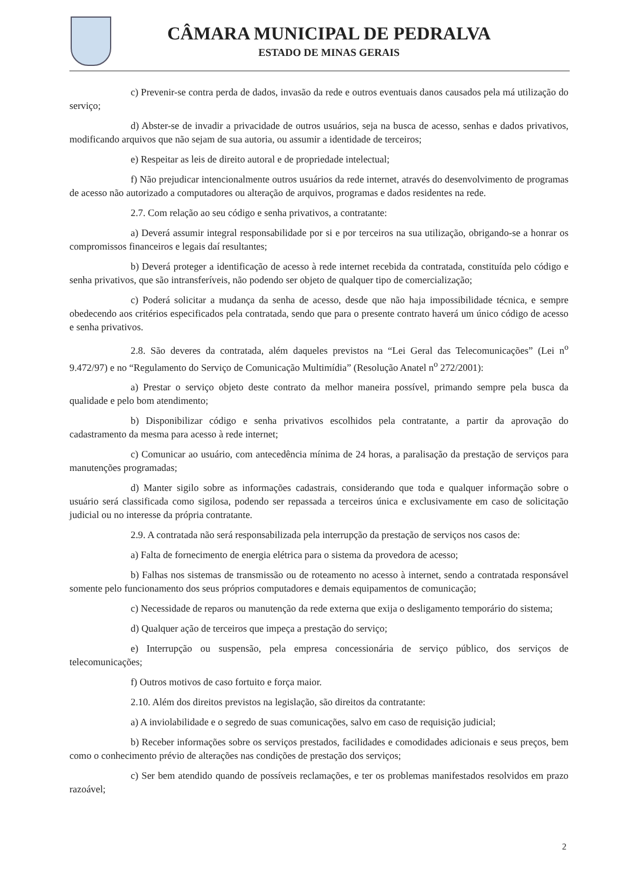CÂMARA MUNICIPAL DE PEDRALVA
ESTADO DE MINAS GERAIS
c) Prevenir-se contra perda de dados, invasão da rede e outros eventuais danos causados pela má utilização do serviço;
d) Abster-se de invadir a privacidade de outros usuários, seja na busca de acesso, senhas e dados privativos, modificando arquivos que não sejam de sua autoria, ou assumir a identidade de terceiros;
e) Respeitar as leis de direito autoral e de propriedade intelectual;
f) Não prejudicar intencionalmente outros usuários da rede internet, através do desenvolvimento de programas de acesso não autorizado a computadores ou alteração de arquivos, programas e dados residentes na rede.
2.7. Com relação ao seu código e senha privativos, a contratante:
a) Deverá assumir integral responsabilidade por si e por terceiros na sua utilização, obrigando-se a honrar os compromissos financeiros e legais daí resultantes;
b) Deverá proteger a identificação de acesso à rede internet recebida da contratada, constituída pelo código e senha privativos, que são intransferíveis, não podendo ser objeto de qualquer tipo de comercialização;
c) Poderá solicitar a mudança da senha de acesso, desde que não haja impossibilidade técnica, e sempre obedecendo aos critérios especificados pela contratada, sendo que para o presente contrato haverá um único código de acesso e senha privativos.
2.8. São deveres da contratada, além daqueles previstos na “Lei Geral das Telecomunicações” (Lei n<sup>o</sup> 9.472/97) e no “Regulamento do Serviço de Comunicação Multimídia” (Resolução Anatel n<sup>o</sup> 272/2001):
a) Prestar o serviço objeto deste contrato da melhor maneira possível, primando sempre pela busca da qualidade e pelo bom atendimento;
b) Disponibilizar código e senha privativos escolhidos pela contratante, a partir da aprovação do cadastramento da mesma para acesso à rede internet;
c) Comunicar ao usuário, com antecedência mínima de 24 horas, a paralisação da prestação de serviços para manutenções programadas;
d) Manter sigilo sobre as informações cadastrais, considerando que toda e qualquer informação sobre o usuário será classificada como sigilosa, podendo ser repassada a terceiros única e exclusivamente em caso de solicitação judicial ou no interesse da própria contratante.
2.9. A contratada não será responsabilizada pela interrupção da prestação de serviços nos casos de:
a) Falta de fornecimento de energia elétrica para o sistema da provedora de acesso;
b) Falhas nos sistemas de transmissão ou de roteamento no acesso à internet, sendo a contratada responsável somente pelo funcionamento dos seus próprios computadores e demais equipamentos de comunicação;
c) Necessidade de reparos ou manutenção da rede externa que exija o desligamento temporário do sistema;
d) Qualquer ação de terceiros que impeça a prestação do serviço;
e) Interrupção ou suspensão, pela empresa concessionária de serviço público, dos serviços de telecomunicações;
f) Outros motivos de caso fortuito e força maior.
2.10. Além dos direitos previstos na legislação, são direitos da contratante:
a) A inviolabilidade e o segredo de suas comunicações, salvo em caso de requisição judicial;
b) Receber informações sobre os serviços prestados, facilidades e comodidades adicionais e seus preços, bem como o conhecimento prévio de alterações nas condições de prestação dos serviços;
c) Ser bem atendido quando de possíveis reclamações, e ter os problemas manifestados resolvidos em prazo razoável;
2